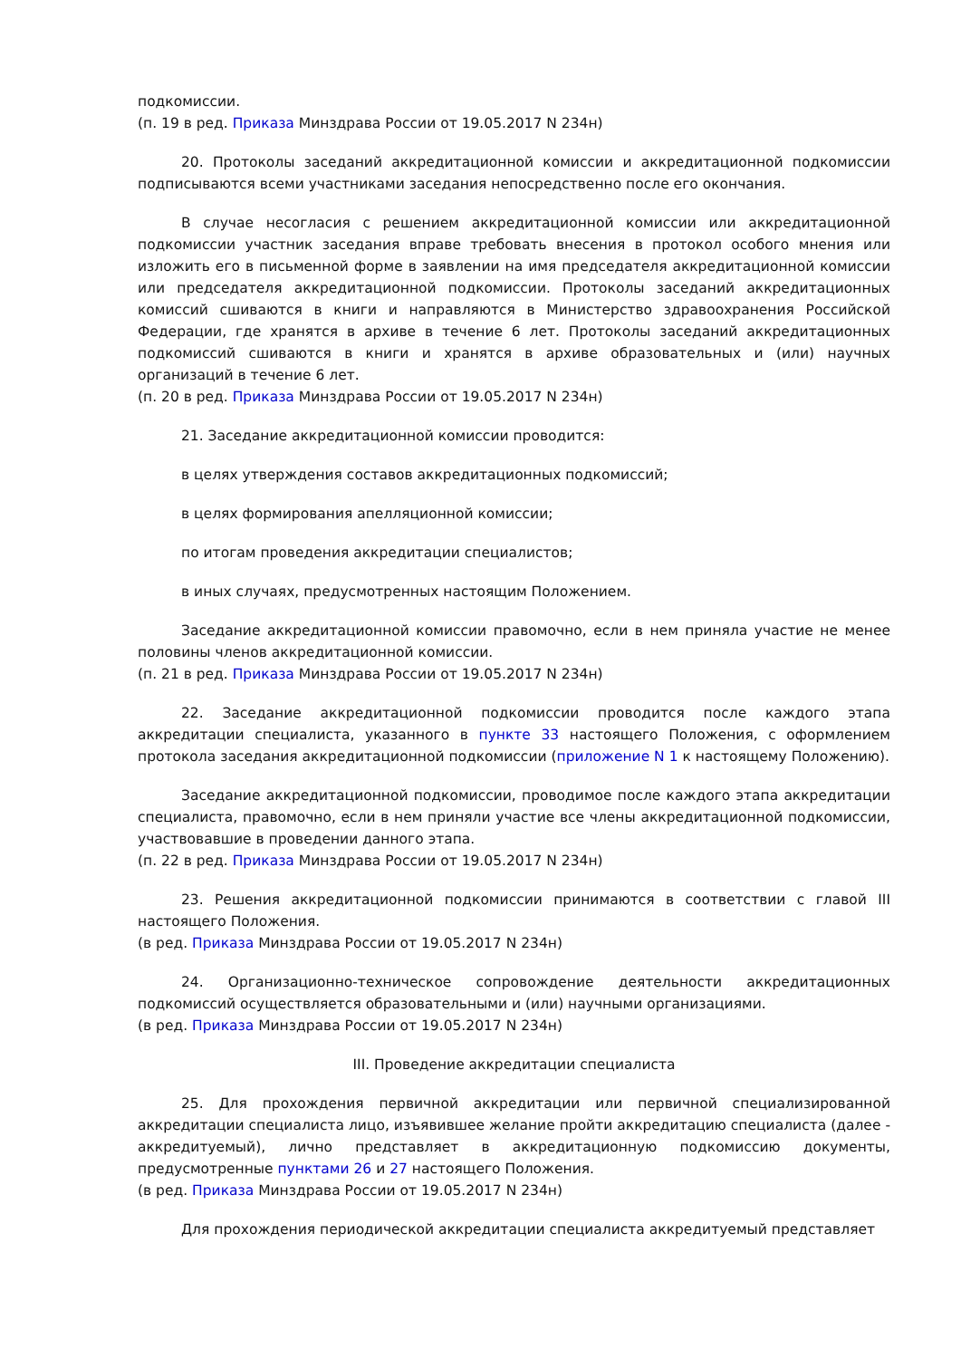подкомиссии.
(п. 19 в ред. Приказа Минздрава России от 19.05.2017 N 234н)
20. Протоколы заседаний аккредитационной комиссии и аккредитационной подкомиссии подписываются всеми участниками заседания непосредственно после его окончания.
В случае несогласия с решением аккредитационной комиссии или аккредитационной подкомиссии участник заседания вправе требовать внесения в протокол особого мнения или изложить его в письменной форме в заявлении на имя председателя аккредитационной комиссии или председателя аккредитационной подкомиссии. Протоколы заседаний аккредитационных комиссий сшиваются в книги и направляются в Министерство здравоохранения Российской Федерации, где хранятся в архиве в течение 6 лет. Протоколы заседаний аккредитационных подкомиссий сшиваются в книги и хранятся в архиве образовательных и (или) научных организаций в течение 6 лет.
(п. 20 в ред. Приказа Минздрава России от 19.05.2017 N 234н)
21. Заседание аккредитационной комиссии проводится:
в целях утверждения составов аккредитационных подкомиссий;
в целях формирования апелляционной комиссии;
по итогам проведения аккредитации специалистов;
в иных случаях, предусмотренных настоящим Положением.
Заседание аккредитационной комиссии правомочно, если в нем приняла участие не менее половины членов аккредитационной комиссии.
(п. 21 в ред. Приказа Минздрава России от 19.05.2017 N 234н)
22. Заседание аккредитационной подкомиссии проводится после каждого этапа аккредитации специалиста, указанного в пункте 33 настоящего Положения, с оформлением протокола заседания аккредитационной подкомиссии (приложение N 1 к настоящему Положению).
Заседание аккредитационной подкомиссии, проводимое после каждого этапа аккредитации специалиста, правомочно, если в нем приняли участие все члены аккредитационной подкомиссии, участвовавшие в проведении данного этапа.
(п. 22 в ред. Приказа Минздрава России от 19.05.2017 N 234н)
23. Решения аккредитационной подкомиссии принимаются в соответствии с главой III настоящего Положения.
(в ред. Приказа Минздрава России от 19.05.2017 N 234н)
24. Организационно-техническое сопровождение деятельности аккредитационных подкомиссий осуществляется образовательными и (или) научными организациями.
(в ред. Приказа Минздрава России от 19.05.2017 N 234н)
III. Проведение аккредитации специалиста
25. Для прохождения первичной аккредитации или первичной специализированной аккредитации специалиста лицо, изъявившее желание пройти аккредитацию специалиста (далее - аккредитуемый), лично представляет в аккредитационную подкомиссию документы, предусмотренные пунктами 26 и 27 настоящего Положения.
(в ред. Приказа Минздрава России от 19.05.2017 N 234н)
Для прохождения периодической аккредитации специалиста аккредитуемый представляет